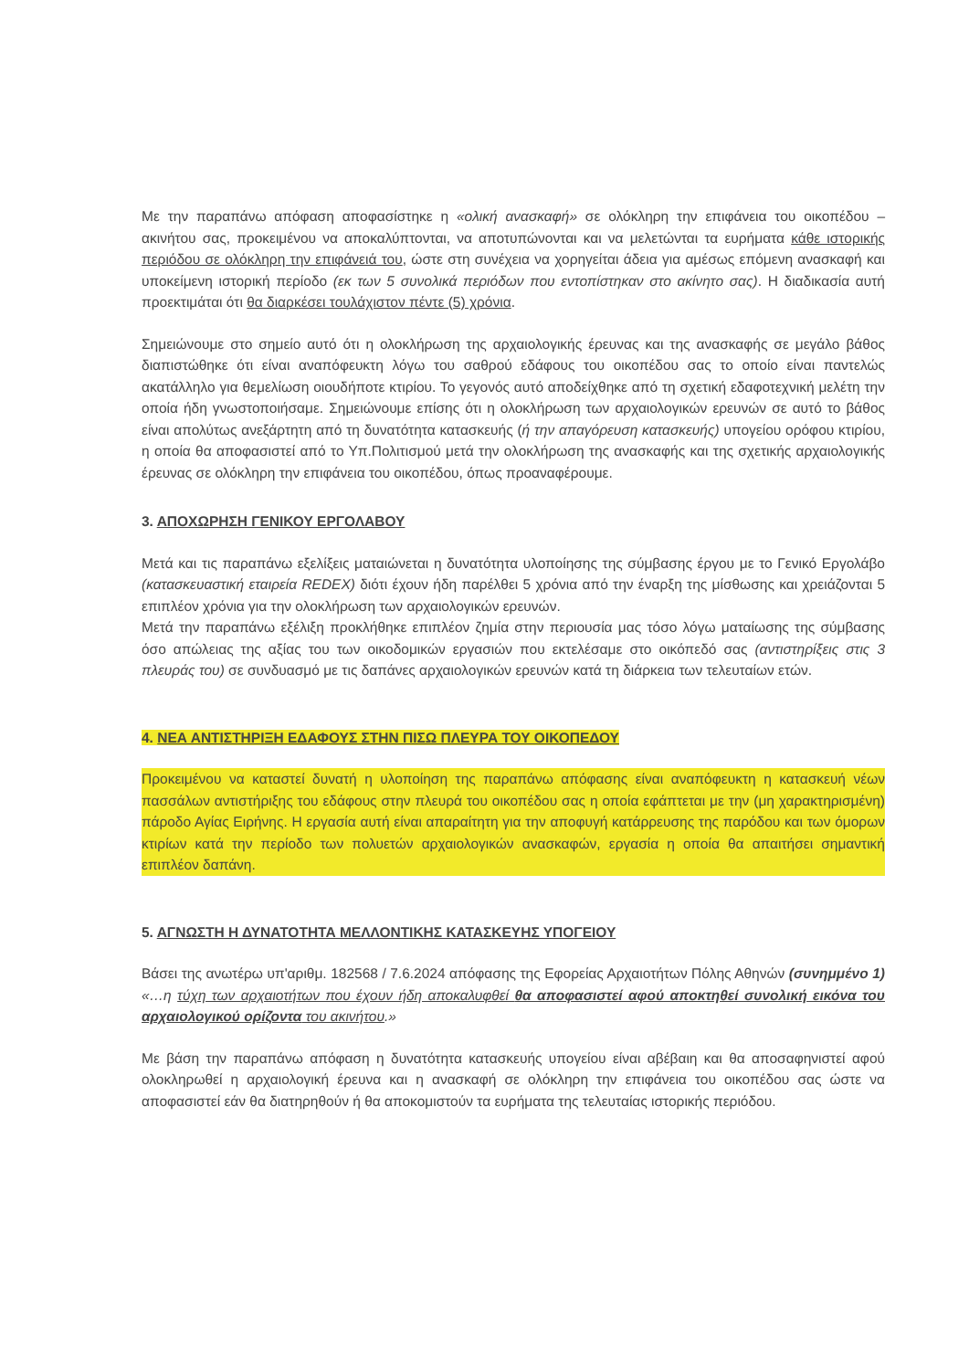Με την παραπάνω απόφαση αποφασίστηκε η «ολική ανασκαφή» σε ολόκληρη την επιφάνεια του οικοπέδου – ακινήτου σας, προκειμένου να αποκαλύπτονται, να αποτυπώνονται και να μελετώνται τα ευρήματα κάθε ιστορικής περιόδου σε ολόκληρη την επιφάνειά του, ώστε στη συνέχεια να χορηγείται άδεια για αμέσως επόμενη ανασκαφή και υποκείμενη ιστορική περίοδο (εκ των 5 συνολικά περιόδων που εντοπίστηκαν στο ακίνητο σας). Η διαδικασία αυτή προεκτιμάται ότι θα διαρκέσει τουλάχιστον πέντε (5) χρόνια.
Σημειώνουμε στο σημείο αυτό ότι η ολοκλήρωση της αρχαιολογικής έρευνας και της ανασκαφής σε μεγάλο βάθος διαπιστώθηκε ότι είναι αναπόφευκτη λόγω του σαθρού εδάφους του οικοπέδου σας το οποίο είναι παντελώς ακατάλληλο για θεμελίωση οιουδήποτε κτιρίου. Το γεγονός αυτό αποδείχθηκε από τη σχετική εδαφοτεχνική μελέτη την οποία ήδη γνωστοποιήσαμε. Σημειώνουμε επίσης ότι η ολοκλήρωση των αρχαιολογικών ερευνών σε αυτό το βάθος είναι απολύτως ανεξάρτητη από τη δυνατότητα κατασκευής (ή την απαγόρευση κατασκευής) υπογείου ορόφου κτιρίου, η οποία θα αποφασιστεί από το Υπ.Πολιτισμού μετά την ολοκλήρωση της ανασκαφής και της σχετικής αρχαιολογικής έρευνας σε ολόκληρη την επιφάνεια του οικοπέδου, όπως προαναφέρουμε.
3. ΑΠΟΧΩΡΗΣΗ ΓΕΝΙΚΟΥ ΕΡΓΟΛΑΒΟΥ
Μετά και τις παραπάνω εξελίξεις ματαιώνεται η δυνατότητα υλοποίησης της σύμβασης έργου με το Γενικό Εργολάβο (κατασκευαστική εταιρεία REDEX) διότι έχουν ήδη παρέλθει 5 χρόνια από την έναρξη της μίσθωσης και χρειάζονται 5 επιπλέον χρόνια για την ολοκλήρωση των αρχαιολογικών ερευνών.
Μετά την παραπάνω εξέλιξη προκλήθηκε επιπλέον ζημία στην περιουσία μας τόσο λόγω ματαίωσης της σύμβασης όσο απώλειας της αξίας του των οικοδομικών εργασιών που εκτελέσαμε στο οικόπεδό σας (αντιστηρίξεις στις 3 πλευράς του) σε συνδυασμό με τις δαπάνες αρχαιολογικών ερευνών κατά τη διάρκεια των τελευταίων ετών.
4. ΝΕΑ ΑΝΤΙΣΤΗΡΙΞΗ ΕΔΑΦΟΥΣ ΣΤΗΝ ΠΙΣΩ ΠΛΕΥΡΑ ΤΟΥ ΟΙΚΟΠΕΔΟΥ
Προκειμένου να καταστεί δυνατή η υλοποίηση της παραπάνω απόφασης είναι αναπόφευκτη η κατασκευή νέων πασσάλων αντιστήριξης του εδάφους στην πλευρά του οικοπέδου σας η οποία εφάπτεται με την (μη χαρακτηρισμένη) πάροδο Αγίας Ειρήνης. Η εργασία αυτή είναι απαραίτητη για την αποφυγή κατάρρευσης της παρόδου και των όμορων κτιρίων κατά την περίοδο των πολυετών αρχαιολογικών ανασκαφών, εργασία η οποία θα απαιτήσει σημαντική επιπλέον δαπάνη.
5. ΑΓΝΩΣΤΗ Η ΔΥΝΑΤΟΤΗΤΑ ΜΕΛΛΟΝΤΙΚΗΣ ΚΑΤΑΣΚΕΥΗΣ ΥΠΟΓΕΙΟΥ
Βάσει της ανωτέρω υπ'αριθμ. 182568 / 7.6.2024 απόφασης της Εφορείας Αρχαιοτήτων Πόλης Αθηνών (συνημμένο 1) «…η τύχη των αρχαιοτήτων που έχουν ήδη αποκαλυφθεί θα αποφασιστεί αφού αποκτηθεί συνολική εικόνα του αρχαιολογικού ορίζοντα του ακινήτου.»
Με βάση την παραπάνω απόφαση η δυνατότητα κατασκευής υπογείου είναι αβέβαιη και θα αποσαφηνιστεί αφού ολοκληρωθεί η αρχαιολογική έρευνα και η ανασκαφή σε ολόκληρη την επιφάνεια του οικοπέδου σας ώστε να αποφασιστεί εάν θα διατηρηθούν ή θα αποκομιστούν τα ευρήματα της τελευταίας ιστορικής περιόδου.